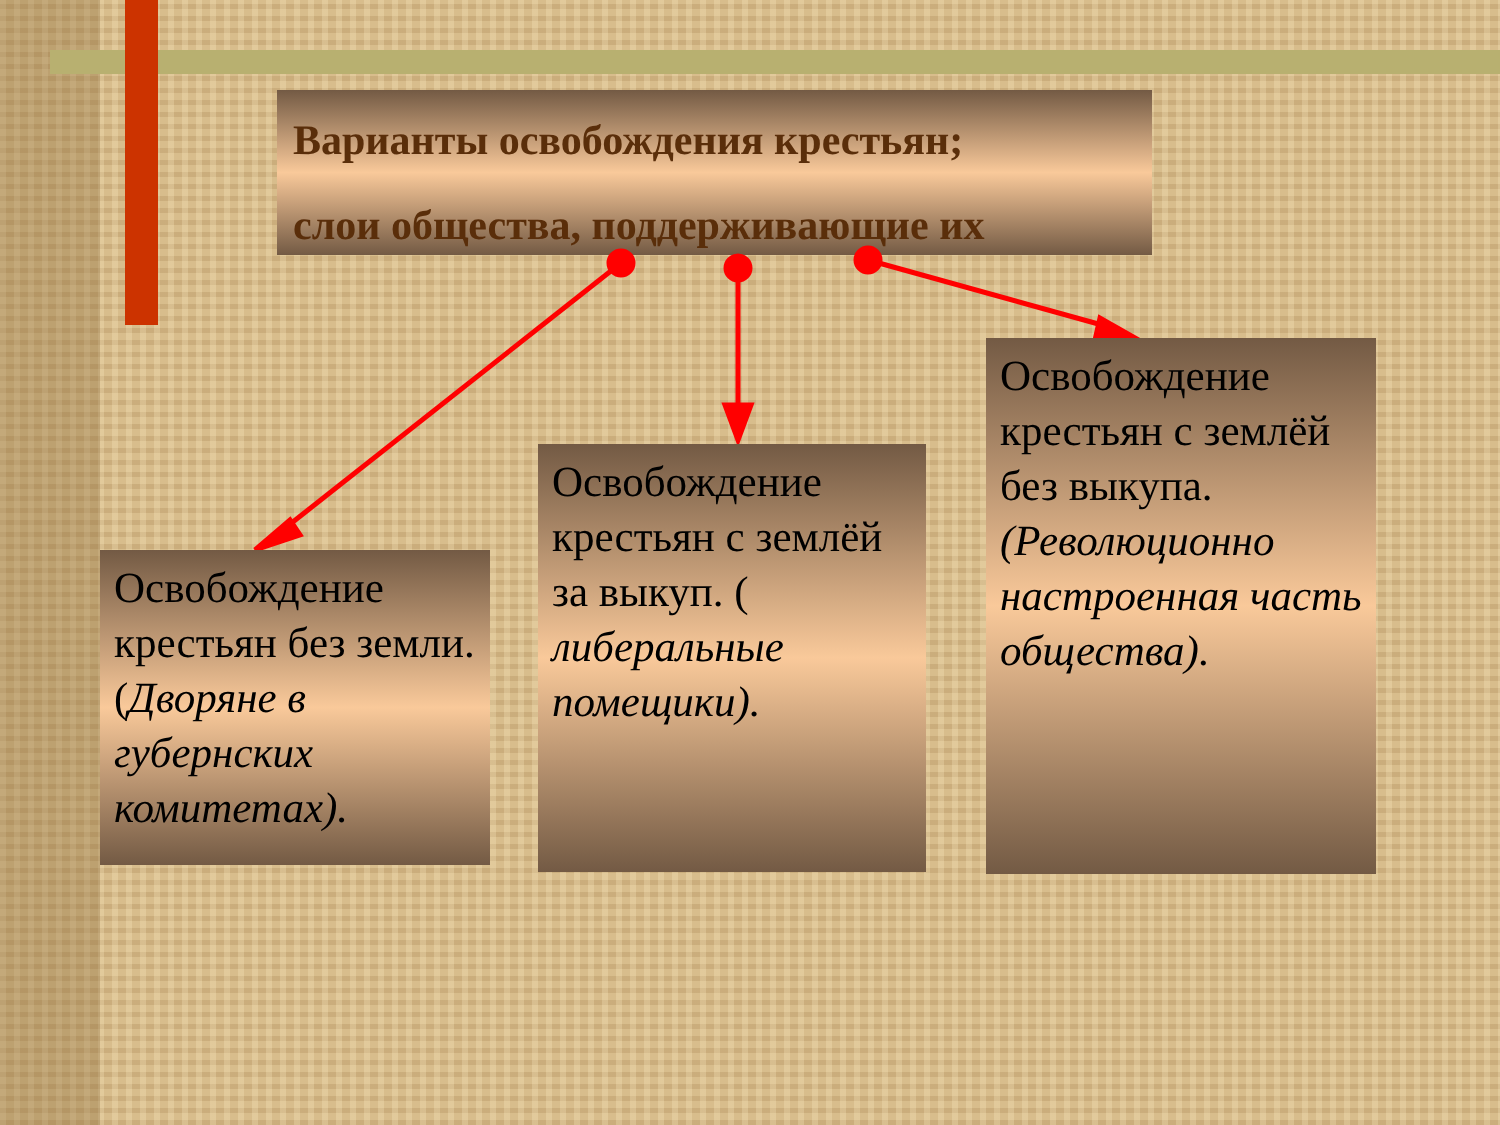Варианты освобождения крестьян;
слои общества, поддерживающие их
Освобождение крестьян без земли. (Дворяне в губернских комитетах).
Освобождение крестьян с землёй за выкуп. ( либеральные помещики).
Освобождение крестьян с землёй без выкупа. (Революционно настроенная часть общества).